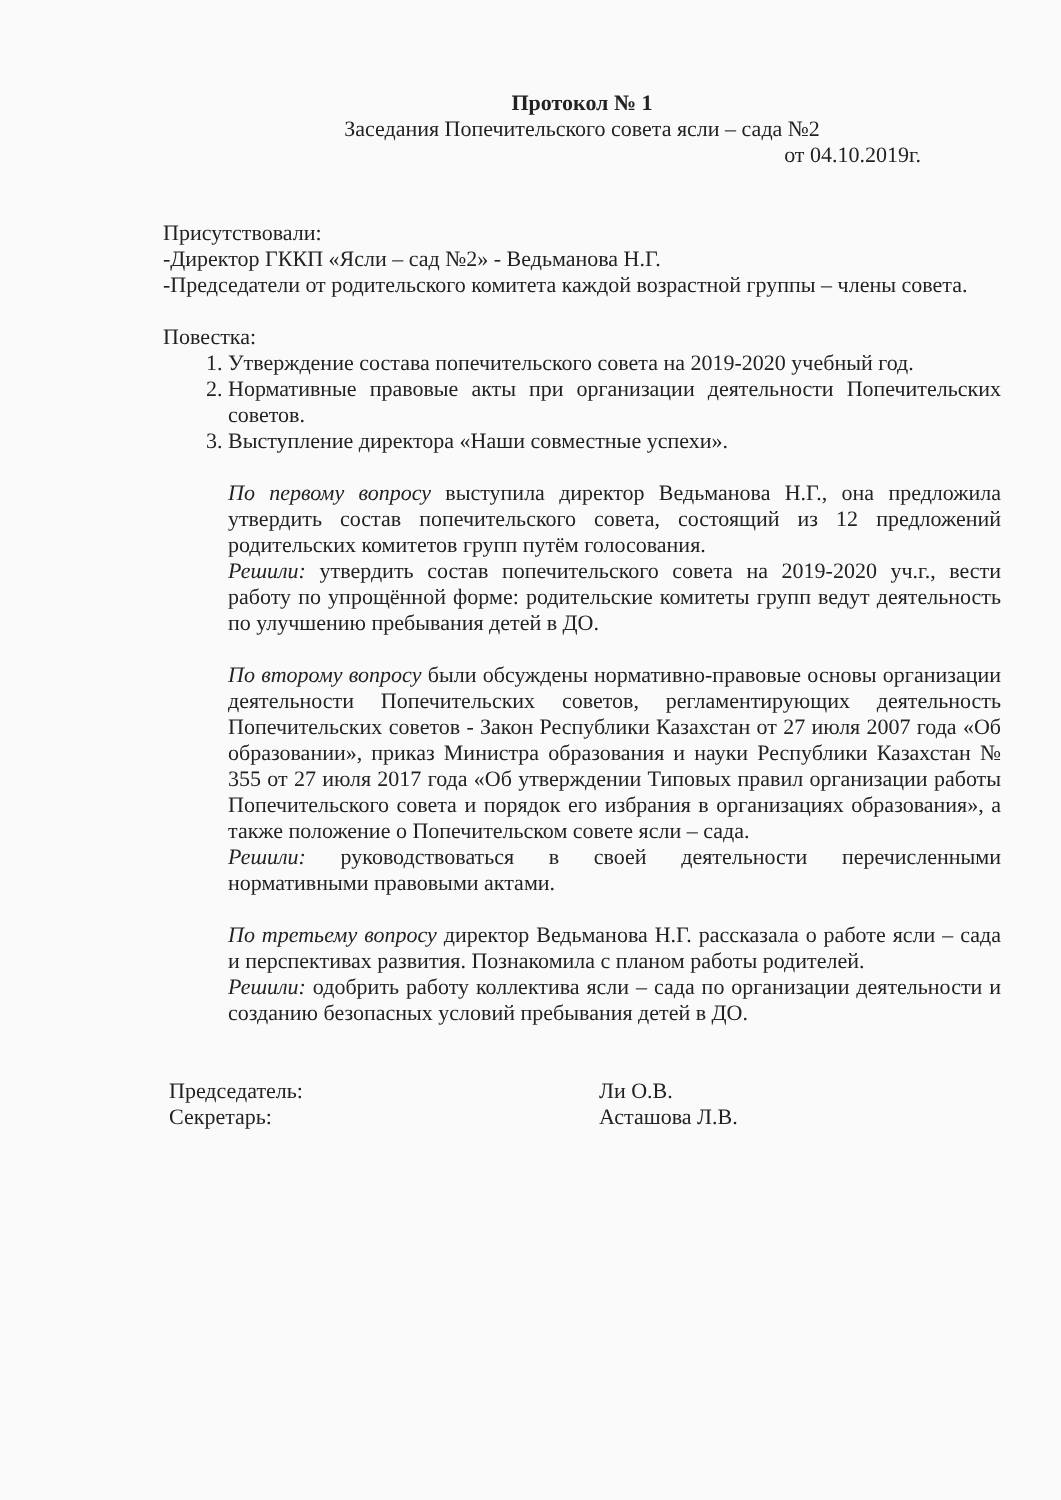Протокол № 1
Заседания Попечительского совета ясли – сада №2
от 04.10.2019г.
Присутствовали:
-Директор ГККП «Ясли – сад №2» - Ведьманова Н.Г.
-Председатели от родительского комитета каждой возрастной группы – члены совета.
Повестка:
1. Утверждение состава попечительского совета на 2019-2020 учебный год.
2. Нормативные правовые акты при организации деятельности Попечительских советов.
3. Выступление директора «Наши совместные успехи».
По первому вопросу выступила директор Ведьманова Н.Г., она предложила утвердить состав попечительского совета, состоящий из 12 предложений родительских комитетов групп путём голосования.
Решили: утвердить состав попечительского совета на 2019-2020 уч.г., вести работу по упрощённой форме: родительские комитеты групп ведут деятельность по улучшению пребывания детей в ДО.
По второму вопросу были обсуждены нормативно-правовые основы организации деятельности Попечительских советов, регламентирующих деятельность Попечительских советов - Закон Республики Казахстан от 27 июля 2007 года «Об образовании», приказ Министра образования и науки Республики Казахстан № 355 от 27 июля 2017 года «Об утверждении Типовых правил организации работы Попечительского совета и порядок его избрания в организациях образования», а также положение о Попечительском совете ясли – сада.
Решили: руководствоваться в своей деятельности перечисленными нормативными правовыми актами.
По третьему вопросу директор Ведьманова Н.Г. рассказала о работе ясли – сада и перспективах развития. Познакомила с планом работы родителей.
Решили: одобрить работу коллектива ясли – сада по организации деятельности и созданию безопасных условий пребывания детей в ДО.
Председатель: Ли О.В.
Секретарь: Асташова Л.В.